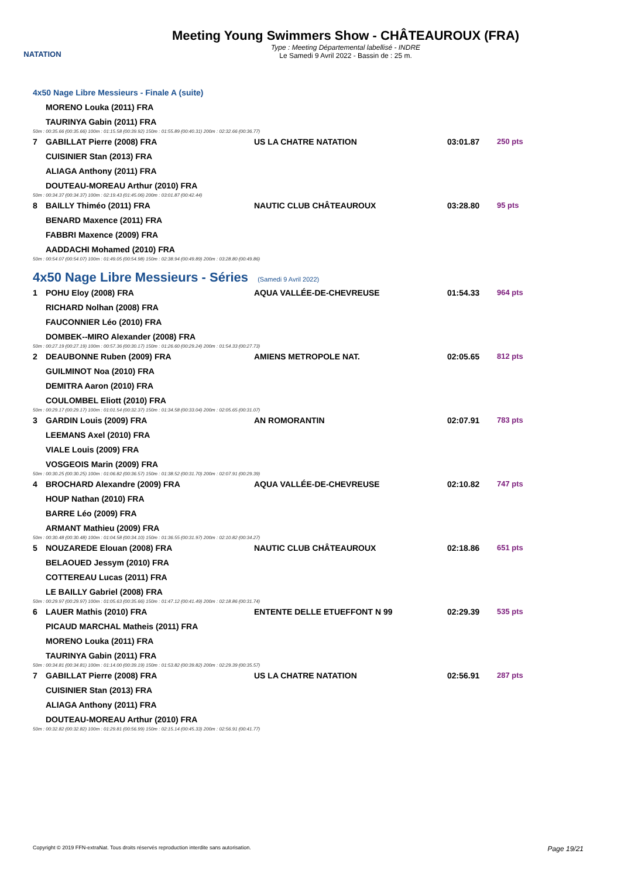NATATION
Meeting Young Swimmers Show - CHÂTEAUROUX (FRA)
Type : Meeting Départemental labellisé - INDRE
Le Samedi 9 Avril 2022 - Bassin de : 25 m.
4x50 Nage Libre Messieurs - Finale A (suite)
| | MORENO Louka (2011) FRA | | | |
| | TAURINYA Gabin (2011) FRA | | | |
| 50m : 00:35.66 (00:35.66) 100m : 01:15.58 (00:39.92) 150m : 01:55.89 (00:40.31) 200m : 02:32.66 (00:36.77) | | | | |
| 7 | GABILLAT Pierre (2008) FRA | US LA CHATRE NATATION | 03:01.87 | 250 pts |
| | CUISINIER Stan (2013) FRA | | | |
| | ALIAGA Anthony (2011) FRA | | | |
| | DOUTEAU-MOREAU Arthur (2010) FRA | | | |
| 50m : 00:34.37 (00:34.37) 100m : 02:19.43 (01:45.06) 200m : 03:01.87 (00:42.44) | | | | |
| 8 | BAILLY Thiméo (2011) FRA | NAUTIC CLUB CHÂTEAUROUX | 03:28.80 | 95 pts |
| | BENARD Maxence (2011) FRA | | | |
| | FABBRI Maxence (2009) FRA | | | |
| | AADDACHI Mohamed (2010) FRA | | | |
| 50m : 00:54.07 (00:54.07) 100m : 01:49.05 (00:54.98) 150m : 02:38.94 (00:49.89) 200m : 03:28.80 (00:49.86) | | | | |
4x50 Nage Libre Messieurs - Séries (Samedi 9 Avril 2022)
| 1 | POHU Eloy (2008) FRA | AQUA VALLÉE-DE-CHEVREUSE | 01:54.33 | 964 pts |
| | RICHARD Nolhan (2008) FRA | | | |
| | FAUCONNIER Léo (2010) FRA | | | |
| | DOMBEK--MIRO Alexander (2008) FRA | | | |
| 50m : 00:27.19 (00:27.19) 100m : 00:57.36 (00:30.17) 150m : 01:26.60 (00:29.24) 200m : 01:54.33 (00:27.73) | | | | |
| 2 | DEAUBONNE Ruben (2009) FRA | AMIENS METROPOLE NAT. | 02:05.65 | 812 pts |
| | GUILMINOT Noa (2010) FRA | | | |
| | DEMITRA Aaron (2010) FRA | | | |
| | COULOMBEL Eliott (2010) FRA | | | |
| 50m : 00:29.17 (00:29.17) 100m : 01:01.54 (00:32.37) 150m : 01:34.58 (00:33.04) 200m : 02:05.65 (00:31.07) | | | | |
| 3 | GARDIN Louis (2009) FRA | AN ROMORANTIN | 02:07.91 | 783 pts |
| | LEEMANS Axel (2010) FRA | | | |
| | VIALE Louis (2009) FRA | | | |
| | VOSGEOIS Marin (2009) FRA | | | |
| 50m : 00:30.25 (00:30.25) 100m : 01:06.82 (00:36.57) 150m : 01:38.52 (00:31.70) 200m : 02:07.91 (00:29.39) | | | | |
| 4 | BROCHARD Alexandre (2009) FRA | AQUA VALLÉE-DE-CHEVREUSE | 02:10.82 | 747 pts |
| | HOUP Nathan (2010) FRA | | | |
| | BARRE Léo (2009) FRA | | | |
| | ARMANT Mathieu (2009) FRA | | | |
| 50m : 00:30.48 (00:30.48) 100m : 01:04.58 (00:34.10) 150m : 01:36.55 (00:31.97) 200m : 02:10.82 (00:34.27) | | | | |
| 5 | NOUZAREDE Elouan (2008) FRA | NAUTIC CLUB CHÂTEAUROUX | 02:18.86 | 651 pts |
| | BELAOUED Jessym (2010) FRA | | | |
| | COTTEREAU Lucas (2011) FRA | | | |
| | LE BAILLY Gabriel (2008) FRA | | | |
| 50m : 00:29.97 (00:29.97) 100m : 01:05.63 (00:35.66) 150m : 01:47.12 (00:41.49) 200m : 02:18.86 (00:31.74) | | | | |
| 6 | LAUER Mathis (2010) FRA | ENTENTE DELLE ETUEFFONT N 99 | 02:29.39 | 535 pts |
| | PICAUD MARCHAL Matheis (2011) FRA | | | |
| | MORENO Louka (2011) FRA | | | |
| | TAURINYA Gabin (2011) FRA | | | |
| 50m : 00:34.81 (00:34.81) 100m : 01:14.00 (00:39.19) 150m : 01:53.82 (00:39.82) 200m : 02:29.39 (00:35.57) | | | | |
| 7 | GABILLAT Pierre (2008) FRA | US LA CHATRE NATATION | 02:56.91 | 287 pts |
| | CUISINIER Stan (2013) FRA | | | |
| | ALIAGA Anthony (2011) FRA | | | |
| | DOUTEAU-MOREAU Arthur (2010) FRA | | | |
| 50m : 00:32.82 (00:32.82) 100m : 01:29.81 (00:56.99) 150m : 02:15.14 (00:45.33) 200m : 02:56.91 (00:41.77) | | | | |
Copyright © 2019 FFN-extraNat. Tous droits réservés reproduction interdite sans autorisation. Page 19/21